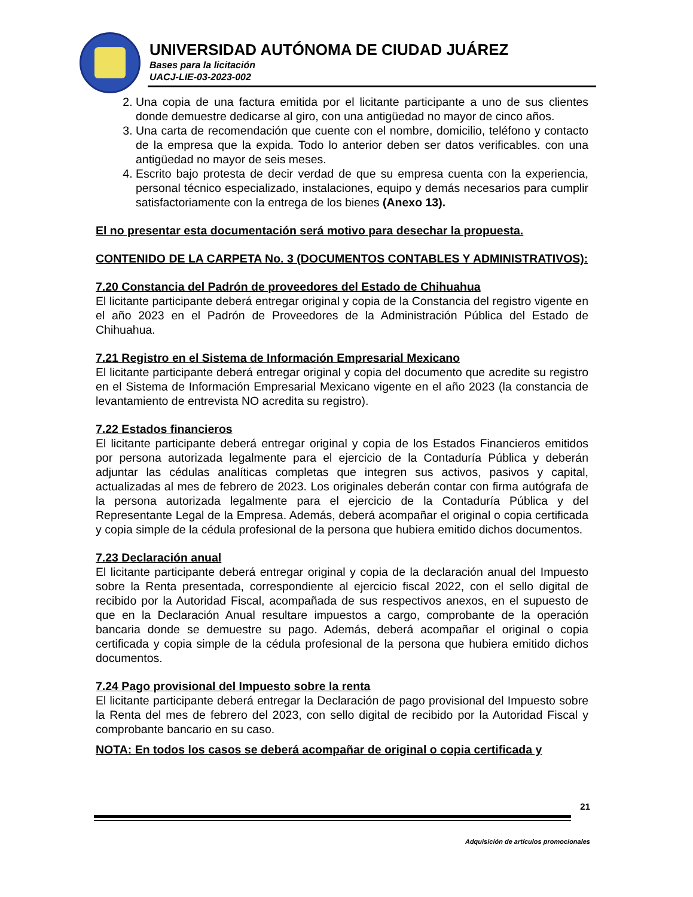UNIVERSIDAD AUTÓNOMA DE CIUDAD JUÁREZ
Bases para la licitación
UACJ-LIE-03-2023-002
2. Una copia de una factura emitida por el licitante participante a uno de sus clientes donde demuestre dedicarse al giro, con una antigüedad no mayor de cinco años.
3. Una carta de recomendación que cuente con el nombre, domicilio, teléfono y contacto de la empresa que la expida. Todo lo anterior deben ser datos verificables. con una antigüedad no mayor de seis meses.
4. Escrito bajo protesta de decir verdad de que su empresa cuenta con la experiencia, personal técnico especializado, instalaciones, equipo y demás necesarios para cumplir satisfactoriamente con la entrega de los bienes (Anexo 13).
El no presentar esta documentación será motivo para desechar la propuesta.
CONTENIDO DE LA CARPETA No. 3 (DOCUMENTOS CONTABLES Y ADMINISTRATIVOS):
7.20 Constancia del Padrón de proveedores del Estado de Chihuahua
El licitante participante deberá entregar original y copia de la Constancia del registro vigente en el año 2023 en el Padrón de Proveedores de la Administración Pública del Estado de Chihuahua.
7.21 Registro en el Sistema de Información Empresarial Mexicano
El licitante participante deberá entregar original y copia del documento que acredite su registro en el Sistema de Información Empresarial Mexicano vigente en el año 2023 (la constancia de levantamiento de entrevista NO acredita su registro).
7.22 Estados financieros
El licitante participante deberá entregar original y copia de los Estados Financieros emitidos por persona autorizada legalmente para el ejercicio de la Contaduría Pública y deberán adjuntar las cédulas analíticas completas que integren sus activos, pasivos y capital, actualizadas al mes de febrero de 2023. Los originales deberán contar con firma autógrafa de la persona autorizada legalmente para el ejercicio de la Contaduría Pública y del Representante Legal de la Empresa. Además, deberá acompañar el original o copia certificada y copia simple de la cédula profesional de la persona que hubiera emitido dichos documentos.
7.23 Declaración anual
El licitante participante deberá entregar original y copia de la declaración anual del Impuesto sobre la Renta presentada, correspondiente al ejercicio fiscal 2022, con el sello digital de recibido por la Autoridad Fiscal, acompañada de sus respectivos anexos, en el supuesto de que en la Declaración Anual resultare impuestos a cargo, comprobante de la operación bancaria donde se demuestre su pago. Además, deberá acompañar el original o copia certificada y copia simple de la cédula profesional de la persona que hubiera emitido dichos documentos.
7.24 Pago provisional del Impuesto sobre la renta
El licitante participante deberá entregar la Declaración de pago provisional del Impuesto sobre la Renta del mes de febrero del 2023, con sello digital de recibido por la Autoridad Fiscal y comprobante bancario en su caso.
NOTA: En todos los casos se deberá acompañar de original o copia certificada y
21
Adquisición de artículos promocionales